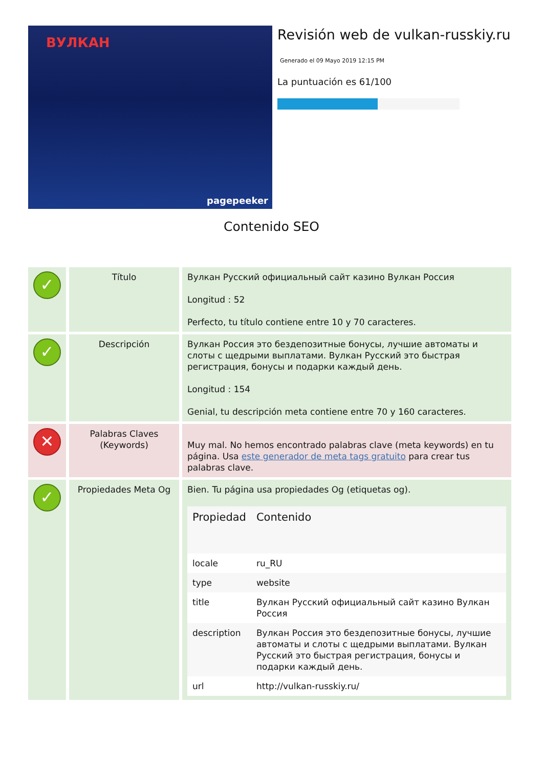ВУЛКАН
pagepeeker
Revisión web de vulkan-russkiy.ru
Generado el 09 Mayo 2019 12:15 PM
La puntuación es 61/100
Contenido SEO
| ✓ | Título | Вулкан Русский официальный сайт казино Вулкан Россия Longitud : 52 Perfecto, tu título contiene entre 10 y 70 caracteres. |
| ✓ | Descripción | Вулкан Россия это бездепозитные бонусы, лучшие автоматы и слоты с щедрыми выплатами. Вулкан Русский это быстрая регистрация, бонусы и подарки каждый день. Longitud : 154 Genial, tu descripción meta contiene entre 70 y 160 caracteres. |
| ✕ | Palabras Claves (Keywords) | Muy mal. No hemos encontrado palabras clave (meta keywords) en tu página. Usa este generador de meta tags gratuito para crear tus palabras clave. |
| ✓ | Propiedades Meta Og | Bien. Tu página usa propiedades Og (etiquetas og). / Propiedad / Contenido / / --- / --- / / locale / ru_RU / / type / website / / title / Вулкан Русский официальный сайт казино Вулкан Россия / / description / Вулкан Россия это бездепозитные бонусы, лучшие автоматы и слоты с щедрыми выплатами. Вулкан Русский это быстрая регистрация, бонусы и подарки каждый день. / / url / http://vulkan-russkiy.ru/ / |